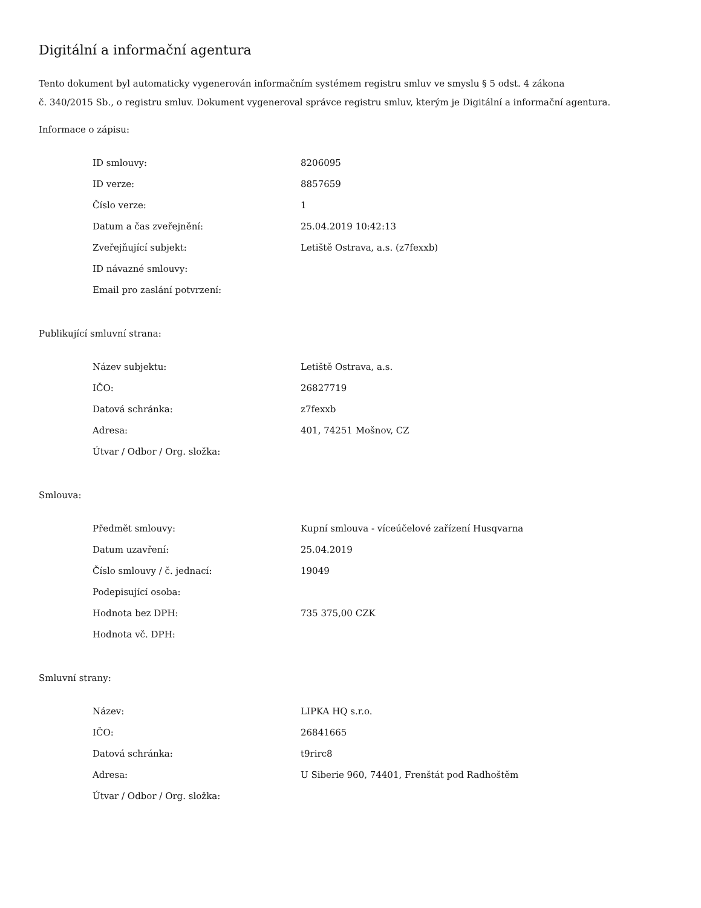Digitální a informační agentura
Tento dokument byl automaticky vygenerován informačním systémem registru smluv ve smyslu § 5 odst. 4 zákona
č. 340/2015 Sb., o registru smluv. Dokument vygeneroval správce registru smluv, kterým je Digitální a informační agentura.
Informace o zápisu:
| ID smlouvy: | 8206095 |
| ID verze: | 8857659 |
| Číslo verze: | 1 |
| Datum a čas zveřejnění: | 25.04.2019 10:42:13 |
| Zveřejňující subjekt: | Letiště Ostrava, a.s. (z7fexxb) |
| ID návazné smlouvy: | |
| Email pro zaslání potvrzení: | |
Publikující smluvní strana:
| Název subjektu: | Letiště Ostrava, a.s. |
| IČO: | 26827719 |
| Datová schránka: | z7fexxb |
| Adresa: | 401, 74251 Mošnov, CZ |
| Útvar / Odbor / Org. složka: | |
Smlouva:
| Předmět smlouvy: | Kupní smlouva - víceúčelové zařízení Husqvarna |
| Datum uzavření: | 25.04.2019 |
| Číslo smlouvy / č. jednací: | 19049 |
| Podepisující osoba: | |
| Hodnota bez DPH: | 735 375,00 CZK |
| Hodnota vč. DPH: | |
Smluvní strany:
| Název: | LIPKA HQ s.r.o. |
| IČO: | 26841665 |
| Datová schránka: | t9rirc8 |
| Adresa: | U Siberie 960, 74401, Frenštát pod Radhoštěm |
| Útvar / Odbor / Org. složka: | |